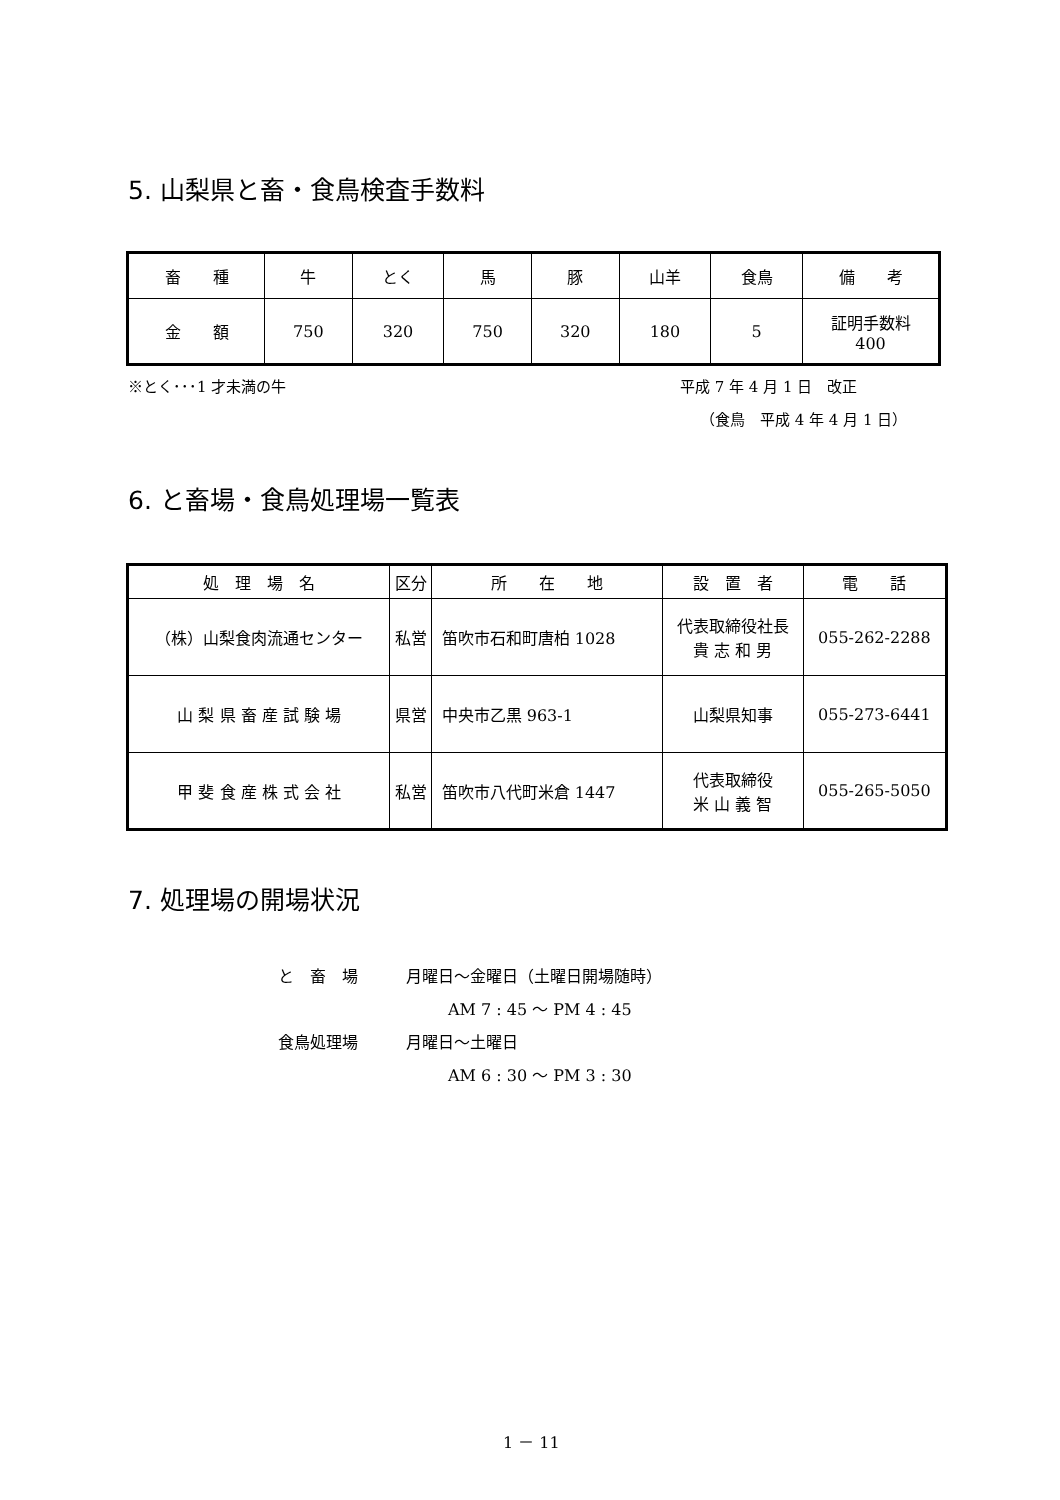5. 山梨県と畜・食鳥検査手数料
| 畜 種 | 牛 | とく | 馬 | 豚 | 山羊 | 食鳥 | 備 考 |
| 金 額 | 750 | 320 | 750 | 320 | 180 | 5 | 証明手数料 400 |
※とく･･･1 才未満の牛 平成 7 年 4 月 1 日　改正
（食鳥　平成 4 年 4 月 1 日）
6. と畜場・食鳥処理場一覧表
| 処 理 場 名 | 区分 | 所 在 地 | 設 置 者 | 電 話 |
| （株）山梨食肉流通センター | 私営 | 笛吹市石和町唐柏 1028 | 代表取締役社長 貴 志 和 男 | 055-262-2288 |
| 山 梨 県 畜 産 試 験 場 | 県営 | 中央市乙黒 963-1 | 山梨県知事 | 055-273-6441 |
| 甲 斐 食 産 株 式 会 社 | 私営 | 笛吹市八代町米倉 1447 | 代表取締役 米 山 義 智 | 055-265-5050 |
7. 処理場の開場状況
と　畜　場　　　月曜日～金曜日（土曜日開場随時）
AM 7 : 45 ～ PM 4 : 45
食鳥処理場　　　月曜日～土曜日
AM 6 : 30 ～ PM 3 : 30
1 － 11